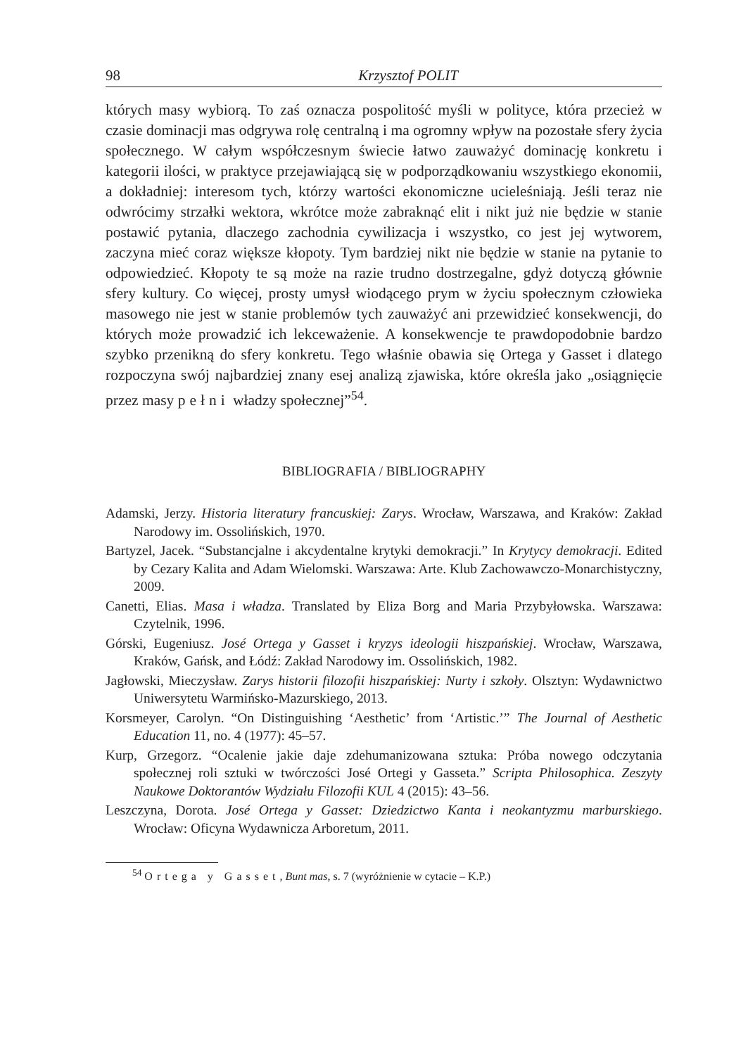98 Krzysztof POLIT
których masy wybiorą. To zaś oznacza pospolitość myśli w polityce, która przecież w czasie dominacji mas odgrywa rolę centralną i ma ogromny wpływ na pozostałe sfery życia społecznego. W całym współczesnym świecie łatwo zauważyć dominację konkretu i kategorii ilości, w praktyce przejawiającą się w podporządkowaniu wszystkiego ekonomii, a dokładniej: interesom tych, którzy wartości ekonomiczne ucieleśniają. Jeśli teraz nie odwrócimy strzałki wektora, wkrótce może zabraknąć elit i nikt już nie będzie w stanie postawić pytania, dlaczego zachodnia cywilizacja i wszystko, co jest jej wytworem, zaczyna mieć coraz większe kłopoty. Tym bardziej nikt nie będzie w stanie na pytanie to odpowiedzieć. Kłopoty te są może na razie trudno dostrzegalne, gdyż dotyczą głównie sfery kultury. Co więcej, prosty umysł wiodącego prym w życiu społecznym człowieka masowego nie jest w stanie problemów tych zauważyć ani przewidzieć konsekwencji, do których może prowadzić ich lekceważenie. A konsekwencje te prawdopodobnie bardzo szybko przenikną do sfery konkretu. Tego właśnie obawia się Ortega y Gasset i dlatego rozpoczyna swój najbardziej znany esej analizą zjawiska, które określa jako „osiągnięcie przez masy pełni władzy społecznej”<sup>54</sup>.
BIBLIOGRAFIA / BIBLIOGRAPHY
Adamski, Jerzy. Historia literatury francuskiej: Zarys. Wrocław, Warszawa, and Kraków: Zakład Narodowy im. Ossolińskich, 1970.
Bartyzel, Jacek. “Substancjalne i akcydentalne krytyki demokracji.” In Krytycy demokracji. Edited by Cezary Kalita and Adam Wielomski. Warszawa: Arte. Klub Zachowawczo-Monarchistyczny, 2009.
Canetti, Elias. Masa i władza. Translated by Eliza Borg and Maria Przybyłowska. Warszawa: Czytelnik, 1996.
Górski, Eugeniusz. José Ortega y Gasset i kryzys ideologii hiszpańskiej. Wrocław, Warszawa, Kraków, Gańsk, and Łódź: Zakład Narodowy im. Ossolińskich, 1982.
Jagłowski, Mieczysław. Zarys historii filozofii hiszpańskiej: Nurty i szkoły. Olsztyn: Wydawnictwo Uniwersytetu Warmińsko-Mazurskiego, 2013.
Korsmeyer, Carolyn. “On Distinguishing ‘Aesthetic’ from ‘Artistic.’” The Journal of Aesthetic Education 11, no. 4 (1977): 45–57.
Kurp, Grzegorz. “Ocalenie jakie daje zdehumanizowana sztuka: Próba nowego odczytania społecznej roli sztuki w twórczości José Ortegi y Gasseta.” Scripta Philosophica. Zeszyty Naukowe Doktorantów Wydziału Filozofii KUL 4 (2015): 43–56.
Leszczyna, Dorota. José Ortega y Gasset: Dziedzictwo Kanta i neokantyzmu marburskiego. Wrocław: Oficyna Wydawnicza Arboretum, 2011.
<sup>54</sup> Ortega y Gasset, Bunt mas, s. 7 (wyróżnienie w cytacie – K.P.)